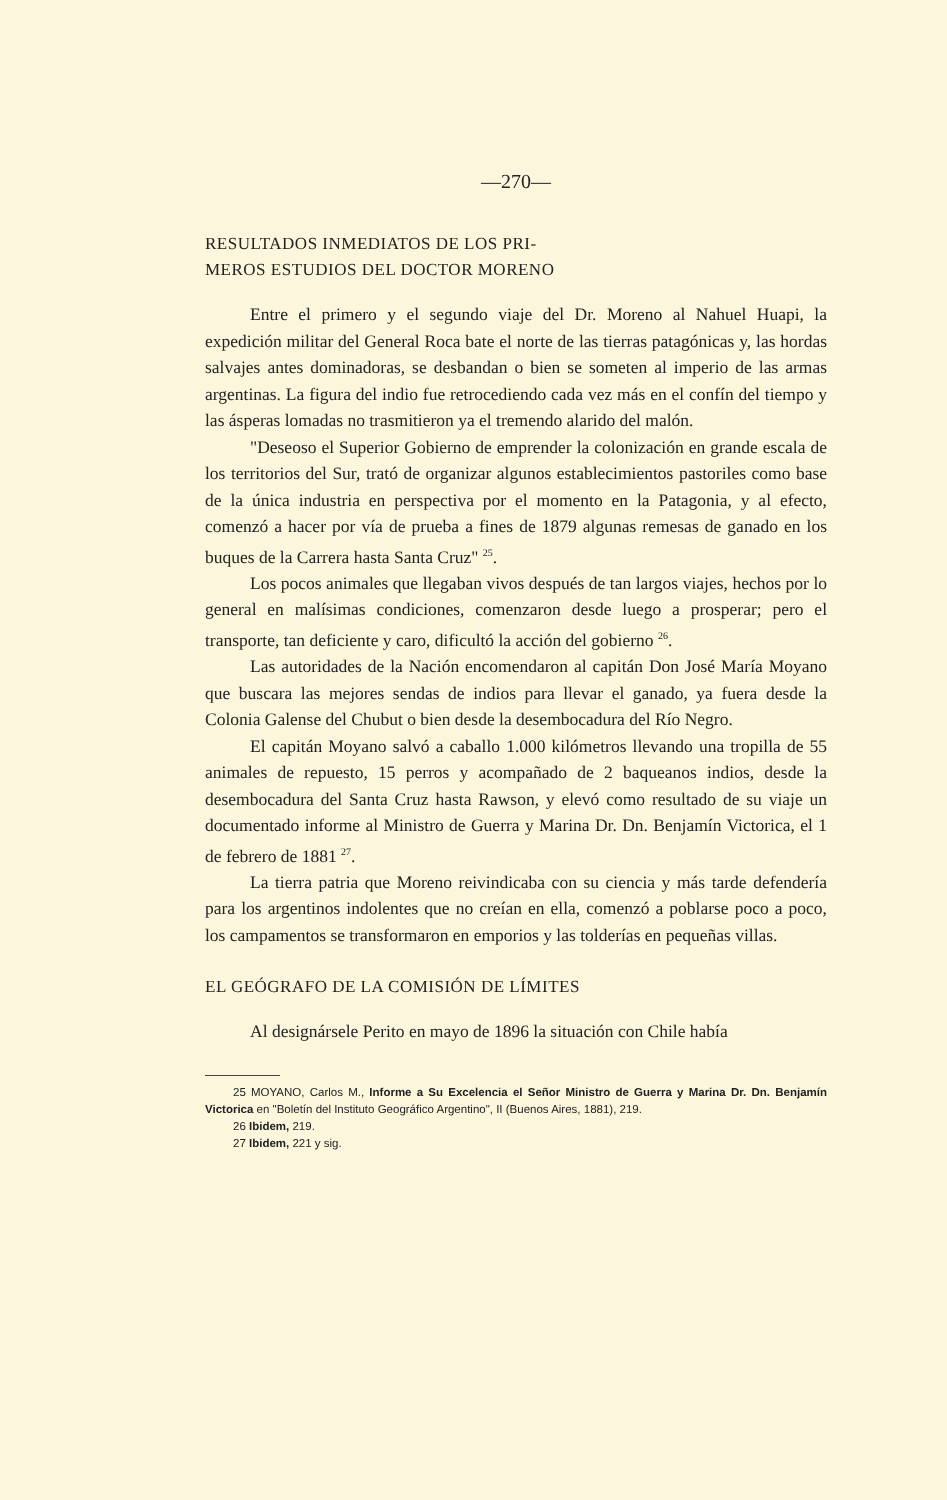—270—
RESULTADOS INMEDIATOS DE LOS PRI-
MEROS ESTUDIOS DEL DOCTOR MORENO
Entre el primero y el segundo viaje del Dr. Moreno al Nahuel Huapi, la expedición militar del General Roca bate el norte de las tierras patagónicas y, las hordas salvajes antes dominadoras, se desbandan o bien se someten al imperio de las armas argentinas. La figura del indio fue retrocediendo cada vez más en el confín del tiempo y las ásperas lomadas no trasmitieron ya el tremendo alarido del malón.
"Deseoso el Superior Gobierno de emprender la colonización en grande escala de los territorios del Sur, trató de organizar algunos establecimientos pastoriles como base de la única industria en perspectiva por el momento en la Patagonia, y al efecto, comenzó a hacer por vía de prueba a fines de 1879 algunas remesas de ganado en los buques de la Carrera hasta Santa Cruz" <sup>25</sup>.
Los pocos animales que llegaban vivos después de tan largos viajes, hechos por lo general en malísimas condiciones, comenzaron desde luego a prosperar; pero el transporte, tan deficiente y caro, dificultó la acción del gobierno <sup>26</sup>.
Las autoridades de la Nación encomendaron al capitán Don José María Moyano que buscara las mejores sendas de indios para llevar el ganado, ya fuera desde la Colonia Galense del Chubut o bien desde la desembocadura del Río Negro.
El capitán Moyano salvó a caballo 1.000 kilómetros llevando una tropilla de 55 animales de repuesto, 15 perros y acompañado de 2 baqueanos indios, desde la desembocadura del Santa Cruz hasta Rawson, y elevó como resultado de su viaje un documentado informe al Ministro de Guerra y Marina Dr. Dn. Benjamín Victorica, el 1 de febrero de 1881 <sup>27</sup>.
La tierra patria que Moreno reivindicaba con su ciencia y más tarde defendería para los argentinos indolentes que no creían en ella, comenzó a poblarse poco a poco, los campamentos se transformaron en emporios y las tolderías en pequeñas villas.
EL GEÓGRAFO DE LA COMISIÓN DE LÍMITES
Al designársele Perito en mayo de 1896 la situación con Chile había
25 MOYANO, Carlos M., Informe a Su Excelencia el Señor Ministro de Guerra y Marina Dr. Dn. Benjamín Victorica en "Boletín del Instituto Geográfico Argentino", II (Buenos Aires, 1881), 219.
26 Ibidem, 219.
27 Ibidem, 221 y sig.